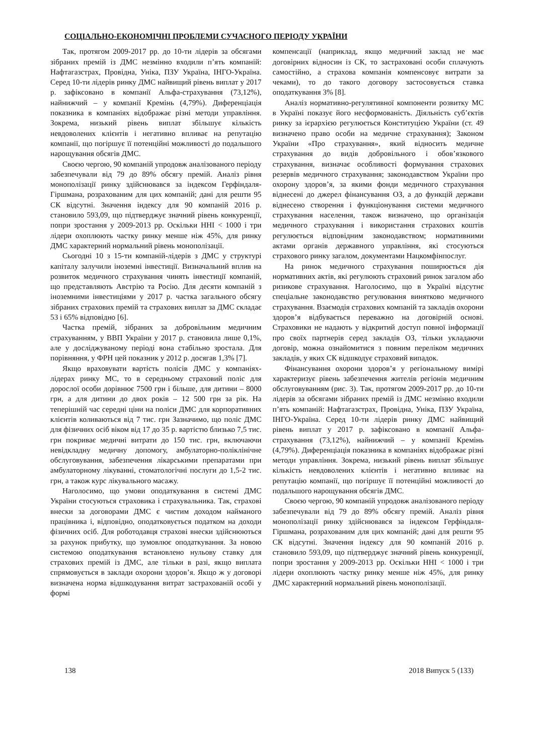СОЦІАЛЬНО-ЕКОНОМІЧНІ ПРОБЛЕМИ СУЧАСНОГО ПЕРІОДУ УКРАЇНИ
Так, протягом 2009-2017 рр. до 10-ти лідерів за обсягами зібраних премій із ДМС незмінно входили п’ять компаній: Нафтагазстрах, Провідна, Уніка, ПЗУ Україна, ІНГО-Україна. Серед 10-ти лідерів ринку ДМС найвищий рівень виплат у 2017 р. зафіксовано в компанії Альфа-страхування (73,12%), найнижчий – у компанії Кремінь (4,79%). Диференціація показника в компаніях відображає різні методи управління. Зокрема, низький рівень виплат збільшує кількість невдоволених клієнтів і негативно впливає на репутацію компанії, що погіршує її потенційні можливості до подальшого нарощування обсягів ДМС.
Своєю чергою, 90 компаній упродовж аналізованого періоду забезпечували від 79 до 89% обсягу премій. Аналіз рівня монополізації ринку здійснювався за індексом Герфіндаля-Гіршмана, розрахованим для цих компаній; дані для решти 95 СК відсутні. Значення індексу для 90 компаній 2016 р. становило 593,09, що підтверджує значний рівень конкуренції, попри зростання у 2009-2013 рр. Оскільки HHI < 1000 і три лідери охоплюють частку ринку менше ніж 45%, для ринку ДМС характерний нормальний рівень монополізації.
Сьогодні 10 з 15-ти компаній-лідерів з ДМС у структурі капіталу залучили іноземні інвестиції. Визначальний вплив на розвиток медичного страхування чинять інвестиції компаній, що представляють Австрію та Росію. Для десяти компаній з іноземними інвестиціями у 2017 р. частка загального обсягу зібраних страхових премій та страхових виплат за ДМС складає 53 і 65% відповідно [6].
Частка премій, зібраних за добровільним медичним страхуванням, у ВВП України у 2017 р. становила лише 0,1%, але у досліджуваному періоді вона стабільно зростала. Для порівняння, у ФРН цей показник у 2012 р. досягав 1,3% [7].
Якщо враховувати вартість полісів ДМС у компаніях-лідерах ринку МС, то в середньому страховий поліс для дорослої особи дорівнює 7500 грн і більше, для дитини – 8000 грн, а для дитини до двох років – 12 500 грн за рік. На теперішній час середні ціни на поліси ДМС для корпоративних клієнтів коливаються від 7 тис. грн Зазначимо, що поліс ДМС для фізичних осіб віком від 17 до 35 р. вартістю близько 7,5 тис. грн покриває медичні витрати до 150 тис. грн, включаючи невідкладну медичну допомогу, амбулаторно-поліклінічне обслуговування, забезпечення лікарськими препаратами при амбулаторному лікуванні, стоматологічні послуги до 1,5-2 тис. грн, а також курс лікувального масажу.
Наголосимо, що умови оподаткування в системі ДМС України стосуються страховика і страхувальника. Так, страхові внески за договорами ДМС є чистим доходом найманого працівника і, відповідно, оподатковується податком на доходи фізичних осіб. Для роботодавця страхові внески здійснюються за рахунок прибутку, що зумовлює оподаткування. За новою системою оподаткування встановлено нульову ставку для страхових премій із ДМС, але тільки в разі, якщо виплата спрямовується в заклади охорони здоров’я. Якщо ж у договорі визначена норма відшкодування витрат застрахованій особі у формі
компенсації (наприклад, якщо медичний заклад не має договірних відносин із СК, то застраховані особи сплачують самостійно, а страхова компанія компенсовує витрати за чеками), то до такого договору застосовується ставка оподаткування 3% [8].
Аналіз нормативно-регулятивної компоненти розвитку МС в Україні показує його несформованість. Діяльність суб’єктів ринку за ієрархією регулюється Конституцією України (ст. 49 визначено право особи на медичне страхування); Законом України «Про страхування», який відносить медичне страхування до видів добровільного і обов’язкового страхування, визначає особливості формування страхових резервів медичного страхування; законодавством України про охорону здоров’я, за якими фонди медичного страхування віднесені до джерел фінансування ОЗ, а до функцій держави віднесено створення і функціонування системи медичного страхування населення, також визначено, що організація медичного страхування і використання страхових коштів регулюється відповідним законодавством; нормативними актами органів державного управління, які стосуються страхового ринку загалом, документами Нацкомфінпослуг.
На ринок медичного страхування поширюється дія нормативних актів, які регулюють страховий ринок загалом або ризикове страхування. Наголосимо, що в Україні відсутнє спеціальне законодавство регулювання винятково медичного страхування. Взаємодія страхових компаній та закладів охорони здоров’я відбувається переважно на договірній основі. Страховики не надають у відкритий доступ повної інформації про своїх партнерів серед закладів ОЗ, тільки укладаючи договір, можна ознайомитися з повним переліком медичних закладів, у яких СК відшкодує страховий випадок.
Фінансування охорони здоров’я у регіональному вимірі характеризує рівень забезпечення жителів регіонів медичним обслуговуванням (рис. 3). Так, протягом 2009-2017 рр. до 10-ти лідерів за обсягами зібраних премій із ДМС незмінно входили п’ять компаній: Нафтагазстрах, Провідна, Уніка, ПЗУ Україна, ІНГО-Україна. Серед 10-ти лідерів ринку ДМС найвищий рівень виплат у 2017 р. зафіксовано в компанії Альфа-страхування (73,12%), найнижчий – у компанії Кремінь (4,79%). Диференціація показника в компаніях відображає різні методи управління. Зокрема, низький рівень виплат збільшує кількість невдоволених клієнтів і негативно впливає на репутацію компанії, що погіршує її потенційні можливості до подальшого нарощування обсягів ДМС.
Своєю чергою, 90 компаній упродовж аналізованого періоду забезпечували від 79 до 89% обсягу премій. Аналіз рівня монополізації ринку здійснювався за індексом Герфіндаля-Гіршмана, розрахованим для цих компаній; дані для решти 95 СК відсутні. Значення індексу для 90 компаній 2016 р. становило 593,09, що підтверджує значний рівень конкуренції, попри зростання у 2009-2013 рр. Оскільки HHI < 1000 і три лідери охоплюють частку ринку менше ніж 45%, для ринку ДМС характерний нормальний рівень монополізації.
138 2018 Випуск 5 (133)